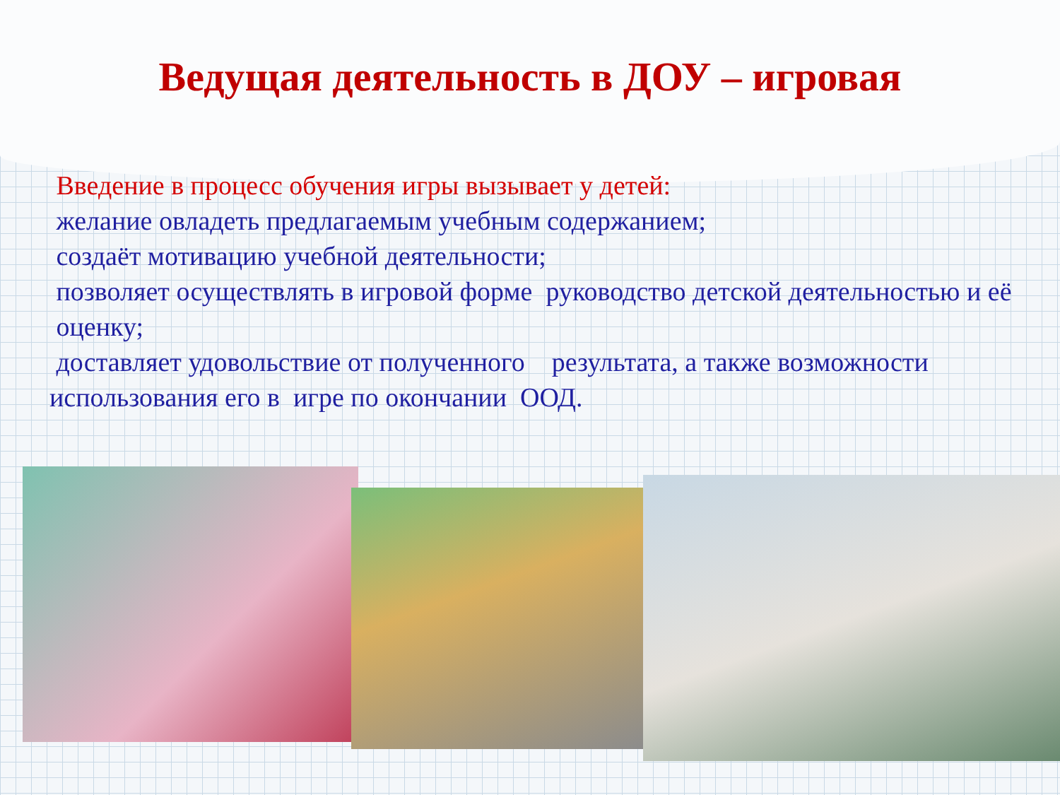Ведущая деятельность в ДОУ – игровая
Введение в процесс обучения игры вызывает у детей:
желание овладеть предлагаемым учебным содержанием;
создаёт мотивацию учебной деятельности;
позволяет осуществлять в игровой форме руководство детской деятельностью и её оценку;
доставляет удовольствие от полученного результата, а также возможности использования его в игре по окончании ООД.